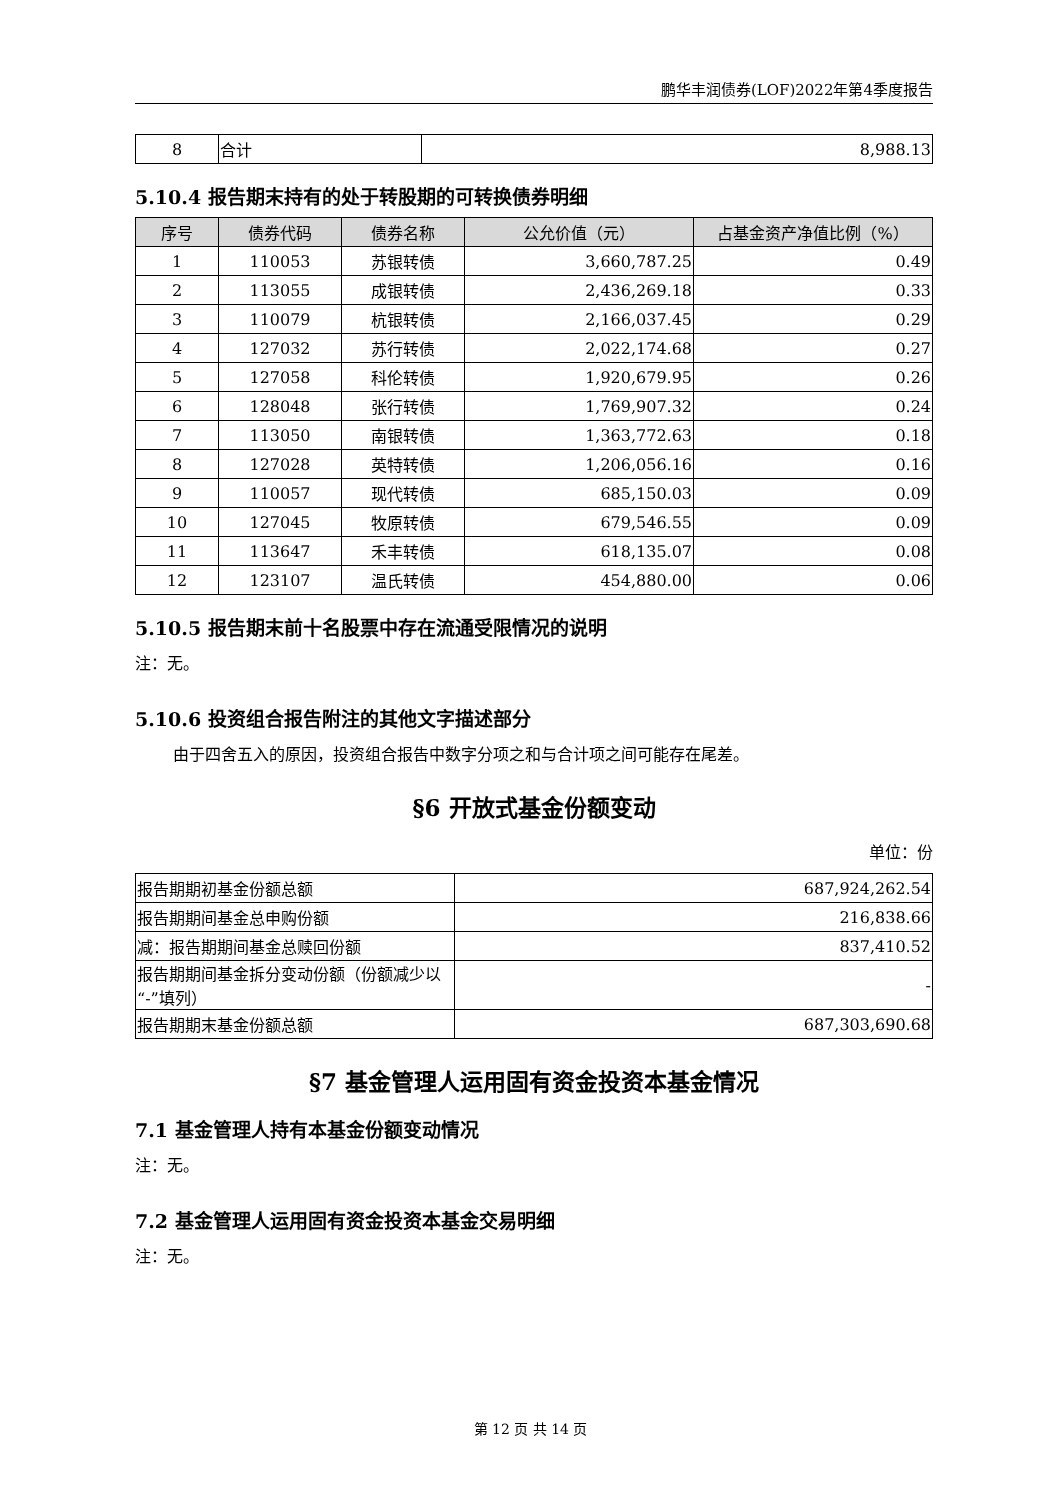鹏华丰润债券(LOF)2022年第4季度报告
| 8 | 合计 | 8,988.13 |
5.10.4 报告期末持有的处于转股期的可转换债券明细
| 序号 | 债券代码 | 债券名称 | 公允价值（元） | 占基金资产净值比例（%） |
| --- | --- | --- | --- | --- |
| 1 | 110053 | 苏银转债 | 3,660,787.25 | 0.49 |
| 2 | 113055 | 成银转债 | 2,436,269.18 | 0.33 |
| 3 | 110079 | 杭银转债 | 2,166,037.45 | 0.29 |
| 4 | 127032 | 苏行转债 | 2,022,174.68 | 0.27 |
| 5 | 127058 | 科伦转债 | 1,920,679.95 | 0.26 |
| 6 | 128048 | 张行转债 | 1,769,907.32 | 0.24 |
| 7 | 113050 | 南银转债 | 1,363,772.63 | 0.18 |
| 8 | 127028 | 英特转债 | 1,206,056.16 | 0.16 |
| 9 | 110057 | 现代转债 | 685,150.03 | 0.09 |
| 10 | 127045 | 牧原转债 | 679,546.55 | 0.09 |
| 11 | 113647 | 禾丰转债 | 618,135.07 | 0.08 |
| 12 | 123107 | 温氏转债 | 454,880.00 | 0.06 |
5.10.5 报告期末前十名股票中存在流通受限情况的说明
注：无。
5.10.6 投资组合报告附注的其他文字描述部分
由于四舍五入的原因，投资组合报告中数字分项之和与合计项之间可能存在尾差。
§6 开放式基金份额变动
单位：份
| 报告期期初基金份额总额 | 687,924,262.54 |
| 报告期期间基金总申购份额 | 216,838.66 |
| 减：报告期期间基金总赎回份额 | 837,410.52 |
| 报告期期间基金拆分变动份额（份额减少以“-”填列） | - |
| 报告期期末基金份额总额 | 687,303,690.68 |
§7 基金管理人运用固有资金投资本基金情况
7.1 基金管理人持有本基金份额变动情况
注：无。
7.2 基金管理人运用固有资金投资本基金交易明细
注：无。
第 12 页 共 14 页